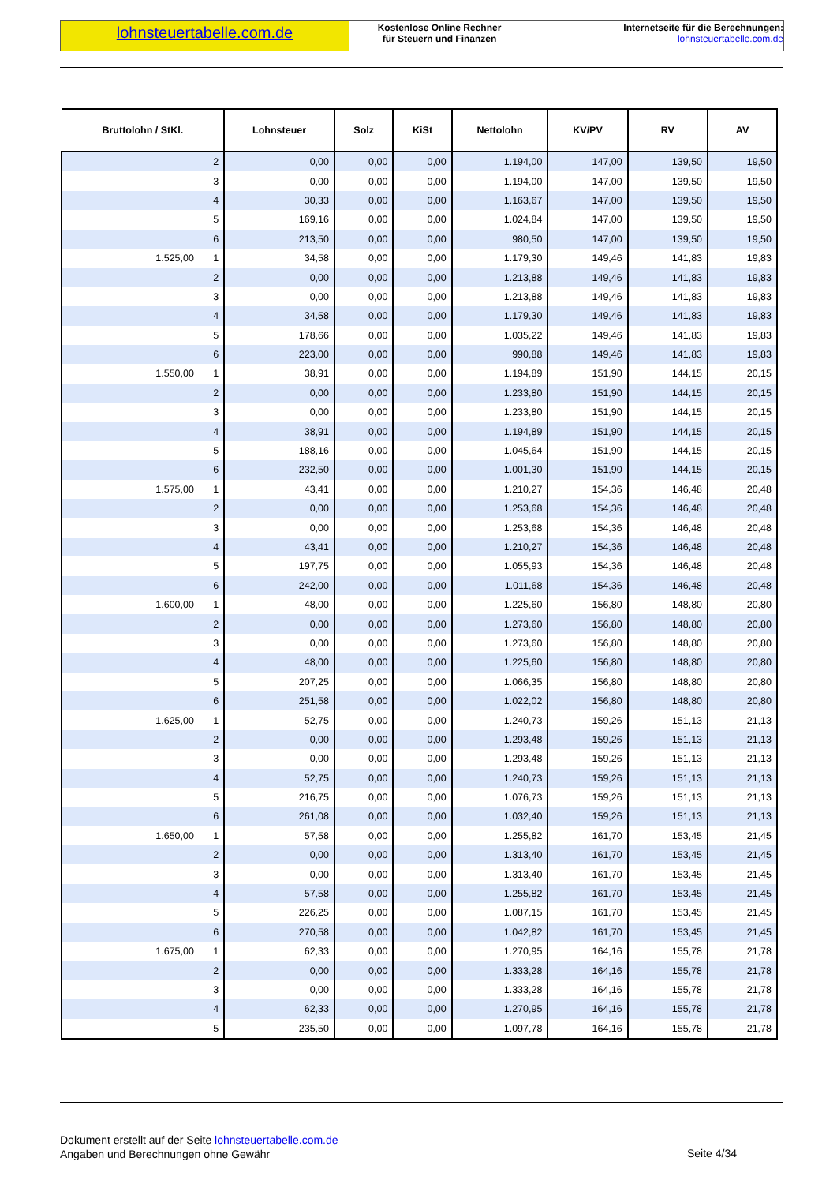lohnsteuertabelle.com.de
Kostenlose Online Rechner
für Steuern und Finanzen
Internetseite für die Berechnungen:
lohnsteuertabelle.com.de
| Bruttolohn / StKl. | Lohnsteuer | Solz | KiSt | Nettolohn | KV/PV | RV | AV |
| --- | --- | --- | --- | --- | --- | --- | --- |
| 2 | 0,00 | 0,00 | 0,00 | 1.194,00 | 147,00 | 139,50 | 19,50 |
| 3 | 0,00 | 0,00 | 0,00 | 1.194,00 | 147,00 | 139,50 | 19,50 |
| 4 | 30,33 | 0,00 | 0,00 | 1.163,67 | 147,00 | 139,50 | 19,50 |
| 5 | 169,16 | 0,00 | 0,00 | 1.024,84 | 147,00 | 139,50 | 19,50 |
| 6 | 213,50 | 0,00 | 0,00 | 980,50 | 147,00 | 139,50 | 19,50 |
| 1.525,00 1 | 34,58 | 0,00 | 0,00 | 1.179,30 | 149,46 | 141,83 | 19,83 |
| 2 | 0,00 | 0,00 | 0,00 | 1.213,88 | 149,46 | 141,83 | 19,83 |
| 3 | 0,00 | 0,00 | 0,00 | 1.213,88 | 149,46 | 141,83 | 19,83 |
| 4 | 34,58 | 0,00 | 0,00 | 1.179,30 | 149,46 | 141,83 | 19,83 |
| 5 | 178,66 | 0,00 | 0,00 | 1.035,22 | 149,46 | 141,83 | 19,83 |
| 6 | 223,00 | 0,00 | 0,00 | 990,88 | 149,46 | 141,83 | 19,83 |
| 1.550,00 1 | 38,91 | 0,00 | 0,00 | 1.194,89 | 151,90 | 144,15 | 20,15 |
| 2 | 0,00 | 0,00 | 0,00 | 1.233,80 | 151,90 | 144,15 | 20,15 |
| 3 | 0,00 | 0,00 | 0,00 | 1.233,80 | 151,90 | 144,15 | 20,15 |
| 4 | 38,91 | 0,00 | 0,00 | 1.194,89 | 151,90 | 144,15 | 20,15 |
| 5 | 188,16 | 0,00 | 0,00 | 1.045,64 | 151,90 | 144,15 | 20,15 |
| 6 | 232,50 | 0,00 | 0,00 | 1.001,30 | 151,90 | 144,15 | 20,15 |
| 1.575,00 1 | 43,41 | 0,00 | 0,00 | 1.210,27 | 154,36 | 146,48 | 20,48 |
| 2 | 0,00 | 0,00 | 0,00 | 1.253,68 | 154,36 | 146,48 | 20,48 |
| 3 | 0,00 | 0,00 | 0,00 | 1.253,68 | 154,36 | 146,48 | 20,48 |
| 4 | 43,41 | 0,00 | 0,00 | 1.210,27 | 154,36 | 146,48 | 20,48 |
| 5 | 197,75 | 0,00 | 0,00 | 1.055,93 | 154,36 | 146,48 | 20,48 |
| 6 | 242,00 | 0,00 | 0,00 | 1.011,68 | 154,36 | 146,48 | 20,48 |
| 1.600,00 1 | 48,00 | 0,00 | 0,00 | 1.225,60 | 156,80 | 148,80 | 20,80 |
| 2 | 0,00 | 0,00 | 0,00 | 1.273,60 | 156,80 | 148,80 | 20,80 |
| 3 | 0,00 | 0,00 | 0,00 | 1.273,60 | 156,80 | 148,80 | 20,80 |
| 4 | 48,00 | 0,00 | 0,00 | 1.225,60 | 156,80 | 148,80 | 20,80 |
| 5 | 207,25 | 0,00 | 0,00 | 1.066,35 | 156,80 | 148,80 | 20,80 |
| 6 | 251,58 | 0,00 | 0,00 | 1.022,02 | 156,80 | 148,80 | 20,80 |
| 1.625,00 1 | 52,75 | 0,00 | 0,00 | 1.240,73 | 159,26 | 151,13 | 21,13 |
| 2 | 0,00 | 0,00 | 0,00 | 1.293,48 | 159,26 | 151,13 | 21,13 |
| 3 | 0,00 | 0,00 | 0,00 | 1.293,48 | 159,26 | 151,13 | 21,13 |
| 4 | 52,75 | 0,00 | 0,00 | 1.240,73 | 159,26 | 151,13 | 21,13 |
| 5 | 216,75 | 0,00 | 0,00 | 1.076,73 | 159,26 | 151,13 | 21,13 |
| 6 | 261,08 | 0,00 | 0,00 | 1.032,40 | 159,26 | 151,13 | 21,13 |
| 1.650,00 1 | 57,58 | 0,00 | 0,00 | 1.255,82 | 161,70 | 153,45 | 21,45 |
| 2 | 0,00 | 0,00 | 0,00 | 1.313,40 | 161,70 | 153,45 | 21,45 |
| 3 | 0,00 | 0,00 | 0,00 | 1.313,40 | 161,70 | 153,45 | 21,45 |
| 4 | 57,58 | 0,00 | 0,00 | 1.255,82 | 161,70 | 153,45 | 21,45 |
| 5 | 226,25 | 0,00 | 0,00 | 1.087,15 | 161,70 | 153,45 | 21,45 |
| 6 | 270,58 | 0,00 | 0,00 | 1.042,82 | 161,70 | 153,45 | 21,45 |
| 1.675,00 1 | 62,33 | 0,00 | 0,00 | 1.270,95 | 164,16 | 155,78 | 21,78 |
| 2 | 0,00 | 0,00 | 0,00 | 1.333,28 | 164,16 | 155,78 | 21,78 |
| 3 | 0,00 | 0,00 | 0,00 | 1.333,28 | 164,16 | 155,78 | 21,78 |
| 4 | 62,33 | 0,00 | 0,00 | 1.270,95 | 164,16 | 155,78 | 21,78 |
| 5 | 235,50 | 0,00 | 0,00 | 1.097,78 | 164,16 | 155,78 | 21,78 |
Dokument erstellt auf der Seite lohnsteuertabelle.com.de
Angaben und Berechnungen ohne Gewähr
Seite 4/34